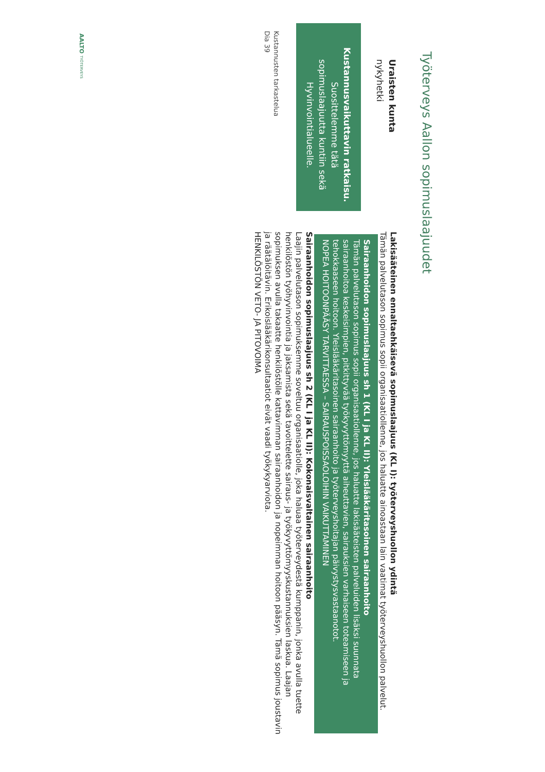Työterveys Aallon sopimuslaajuudet
Uraisten kunta
nykyhetki
Kustannusvaikuttavin ratkaisu.
Suosittelemme tätä sopimuslaajuutta kuntiin sekä Hyvinvointialueelle.
Kustannusten tarkastelua
Dia 39
Lakisääteinen ennaltaehkäisevä sopimuslaajuus (KL I): työterveyshuollon ydintä
Tämän palvelutason sopimus sopii organisaatiollenne, jos haluatte ainoastaan lain vaatimat työterveyshuollon palvelut.
Sairaanhoidon sopimuslaajuus sh 1 (KL I ja KL II): Yleislääkäritasoinen sairaanhoito
Tämän palvelutason sopimus sopii organisaatiollenne, jos haluatte lakisääteisten palveluiden lisäksi suunnata sairaanhoitoa keskeisimpien, pitkittyvää työkyvyttömyyttä aiheuttavien, sairauksien varhaiseen toteamiseen ja tehokkaaseen hoitoon. Yleislääkäritasoinen sairaanhoito ja työterveyshoitajan päivystysvastaanotot.
NOPEA HOITOONPÄÄSY TARVITTAESSA – SAIRAUSPOISSAOLOIHIN VAIKUTTAMINEN
Sairaanhoidon sopimuslaajuus sh 2 (KL I ja KL II): Kokonaisvaltainen sairaanhoito
Laajin palvelutason sopimuksemme soveltuu organisaatiolle, joka haluaa työterveydestä kumppanin, jonka avulla tuette henkilöstön työhyvinvointia ja jaksamista sekä tavoittelette sairaus- ja työkyvyttömyyskustannuksien laskua. Laajan sopimuksen avulla takaatte henkilöstölle kattavimman sairaanhoidon ja nopeimman hoitoon pääsyn. Tämä sopimus joustavin ja räätälöitävin. Erikoislääkärikonsultaatiot eivät vaadi työkykyarviota.
HENKILÖSTÖN VETO- JA PITOVOIMA
AALTO TYÖTERVEYS